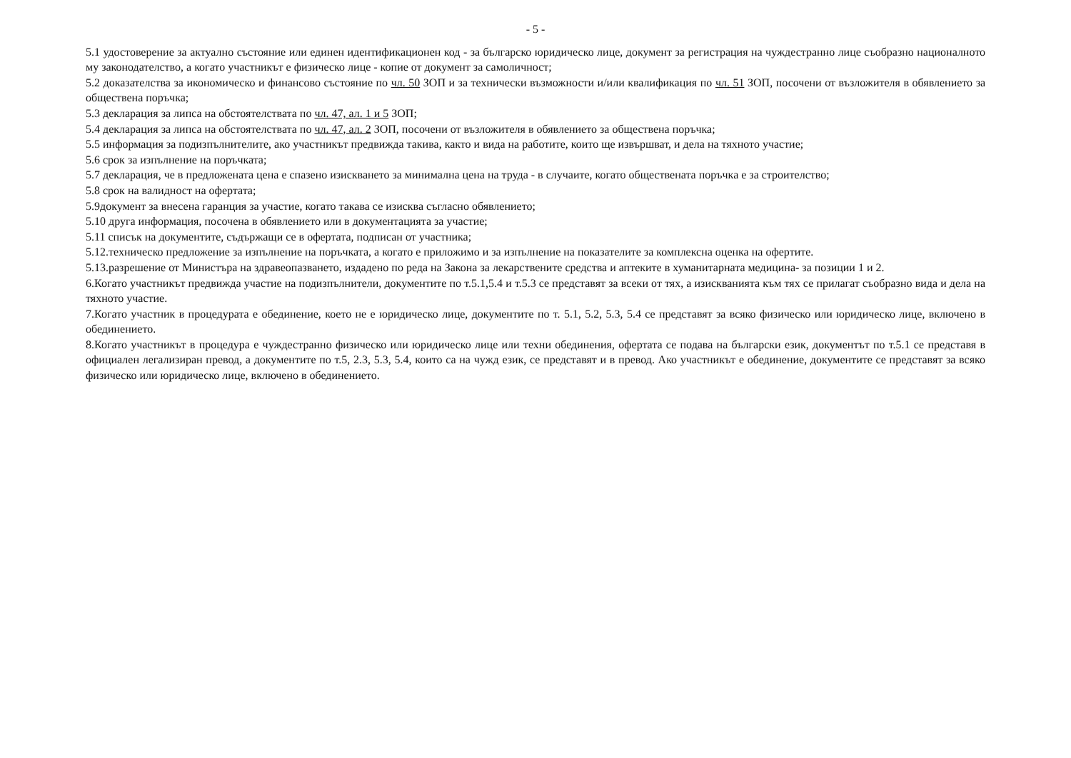- 5 -
5.1 удостоверение за актуално състояние или единен идентификационен код - за българско юридическо лице, документ за регистрация на чуждестранно лице съобразно националното му законодателство, а когато участникът е физическо лице - копие от документ за самоличност;
5.2 доказателства за икономическо и финансово състояние по чл. 50 ЗОП и за технически възможности и/или квалификация по чл. 51 ЗОП, посочени от възложителя в обявлението за обществена поръчка;
5.3 декларация за липса на обстоятелствата по чл. 47, ал. 1 и 5 ЗОП;
5.4 декларация за липса на обстоятелствата по чл. 47, ал. 2 ЗОП, посочени от възложителя в обявлението за обществена поръчка;
5.5 информация за подизпълнителите, ако участникът предвижда такива, както и вида на работите, които ще извършват, и дела на тяхното участие;
5.6 срок за изпълнение на поръчката;
5.7 декларация, че в предложената цена е спазено изискването за минимална цена на труда - в случаите, когато обществената поръчка е за строителство;
5.8 срок на валидност на офертата;
5.9документ за внесена гаранция за участие, когато такава се изисква съгласно обявлението;
5.10 друга информация, посочена в обявлението или в документацията за участие;
5.11 списък на документите, съдържащи се в офертата, подписан от участника;
5.12.техническо предложение за изпълнение на поръчката, а когато е приложимо и за изпълнение на показателите за комплексна оценка на офертите.
5.13.разрешение от Министъра на здравеопазването, издадено по реда на Закона за лекарствените средства и аптеките в хуманитарната медицина- за позиции 1 и 2.
6.Когато участникът предвижда участие на подизпълнители, документите по т.5.1,5.4 и т.5.3 се представят за всеки от тях, а изискванията към тях се прилагат съобразно вида и дела на тяхното участие.
7.Когато участник в процедурата е обединение, което не е юридическо лице, документите по т. 5.1, 5.2, 5.3, 5.4 се представят за всяко физическо или юридическо лице, включено в обединението.
8.Когато участникът в процедура е чуждестранно физическо или юридическо лице или техни обединения, офертата се подава на български език, документът по т.5.1 се представя в официален легализиран превод, а документите по т.5, 2.3, 5.3, 5.4, които са на чужд език, се представят и в превод. Ако участникът е обединение, документите се представят за всяко физическо или юридическо лице, включено в обединението.